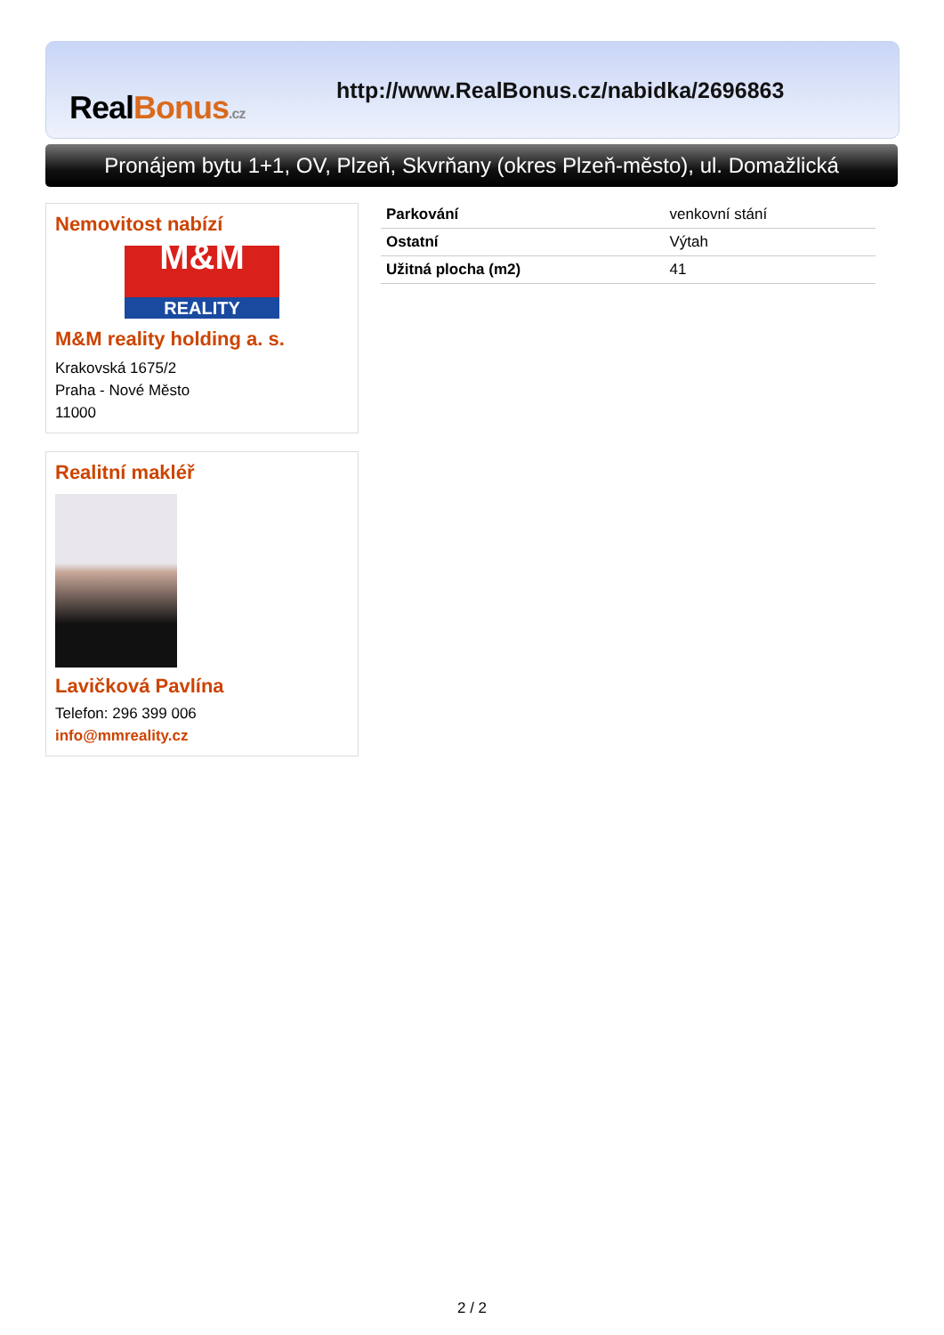RealBonus.cz
http://www.RealBonus.cz/nabidka/2696863
Pronájem bytu 1+1, OV, Plzeň, Skvrňany (okres Plzeň-město), ul. Domažlická
Nemovitost nabízí
M&M
REALITY
M&M reality holding a. s.
Krakovská 1675/2
Praha - Nové Město
11000
Realitní makléř
Lavičková Pavlína
Telefon: 296 399 006
info@mmreality.cz
| Parkování | venkovní stání |
| Ostatní | Výtah |
| Užitná plocha (m2) | 41 |
2 / 2